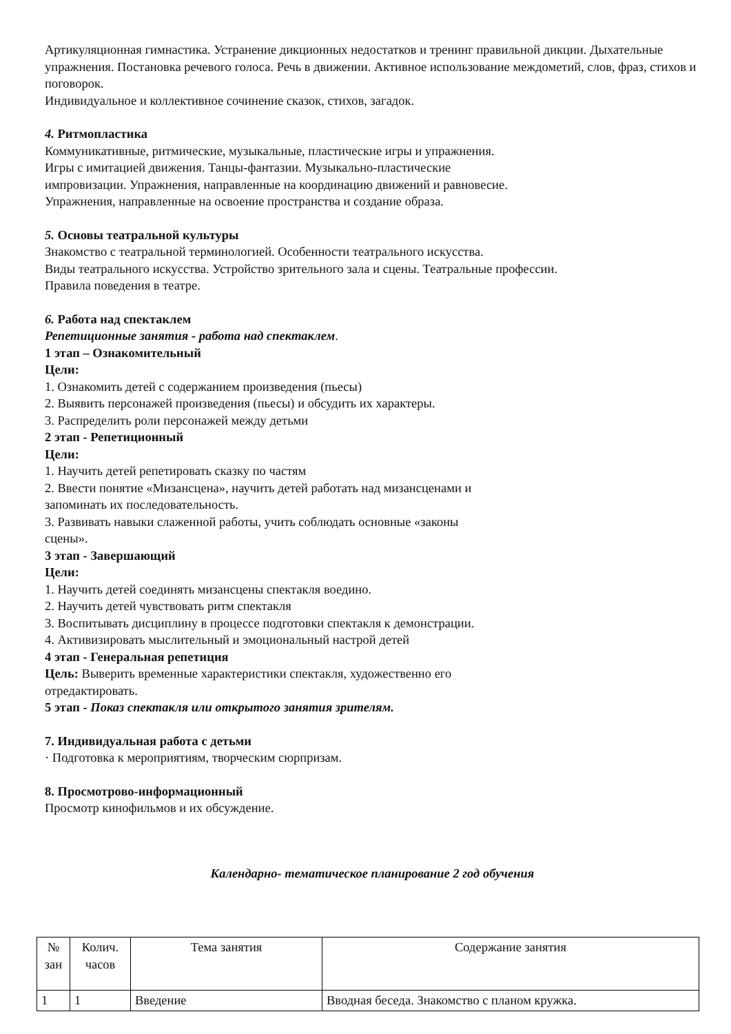Артикуляционная гимнастика. Устранение дикционных недостатков и тренинг правильной дикции. Дыхательные упражнения. Постановка речевого голоса. Речь в движении. Активное использование междометий, слов, фраз, стихов и поговорок.
Индивидуальное и коллективное сочинение сказок, стихов, загадок.
4. Ритмопластика
Коммуникативные, ритмические, музыкальные, пластические игры и упражнения.
Игры с имитацией движения. Танцы-фантазии. Музыкально-пластические
импровизации. Упражнения, направленные на координацию движений и равновесие.
Упражнения, направленные на освоение пространства и создание образа.
5. Основы театральной культуры
Знакомство с театральной терминологией. Особенности театрального искусства.
Виды театрального искусства. Устройство зрительного зала и сцены. Театральные профессии.
Правила поведения в театре.
6. Работа над спектаклем
Репетиционные занятия - работа над спектаклем.
1 этап – Ознакомительный
Цели:
1. Ознакомить детей с содержанием произведения (пьесы)
2. Выявить персонажей произведения (пьесы) и обсудить их характеры.
3. Распределить роли персонажей между детьми
2 этап - Репетиционный
Цели:
1. Научить детей репетировать сказку по частям
2. Ввести понятие «Мизансцена», научить детей работать над мизансценами и
запоминать их последовательность.
3. Развивать навыки слаженной работы, учить соблюдать основные «законы
сцены».
3 этап - Завершающий
Цели:
1. Научить детей соединять мизансцены спектакля воедино.
2. Научить детей чувствовать ритм спектакля
3. Воспитывать дисциплину в процессе подготовки спектакля к демонстрации.
4. Активизировать мыслительный и эмоциональный настрой детей
4 этап - Генеральная репетиция
Цель: Выверить временные характеристики спектакля, художественно его
отредактировать.
5 этап - Показ спектакля или открытого занятия зрителям.
7. Индивидуальная работа с детьми
· Подготовка к мероприятиям, творческим сюрпризам.
8. Просмотрово-информационный
Просмотр кинофильмов и их обсуждение.
Календарно- тематическое планирование 2 год обучения
| № зан | Колич. часов | Тема занятия | Содержание занятия |
| --- | --- | --- | --- |
| 1 | 1 | Введение | Вводная беседа. Знакомство с планом кружка. |